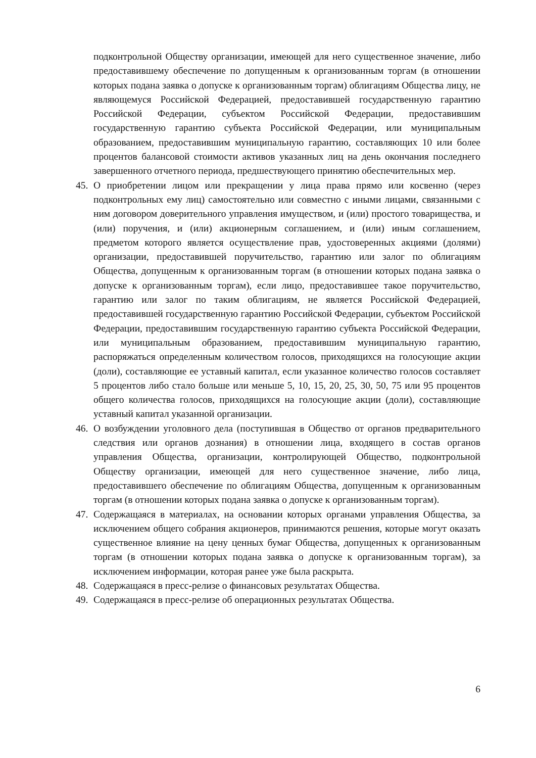подконтрольной Обществу организации, имеющей для него существенное значение, либо предоставившему обеспечение по допущенным к организованным торгам (в отношении которых подана заявка о допуске к организованным торгам) облигациям Общества лицу, не являющемуся Российской Федерацией, предоставившей государственную гарантию Российской Федерации, субъектом Российской Федерации, предоставившим государственную гарантию субъекта Российской Федерации, или муниципальным образованием, предоставившим муниципальную гарантию, составляющих 10 или более процентов балансовой стоимости активов указанных лиц на день окончания последнего завершенного отчетного периода, предшествующего принятию обеспечительных мер.
45. О приобретении лицом или прекращении у лица права прямо или косвенно (через подконтрольных ему лиц) самостоятельно или совместно с иными лицами, связанными с ним договором доверительного управления имуществом, и (или) простого товарищества, и (или) поручения, и (или) акционерным соглашением, и (или) иным соглашением, предметом которого является осуществление прав, удостоверенных акциями (долями) организации, предоставившей поручительство, гарантию или залог по облигациям Общества, допущенным к организованным торгам (в отношении которых подана заявка о допуске к организованным торгам), если лицо, предоставившее такое поручительство, гарантию или залог по таким облигациям, не является Российской Федерацией, предоставившей государственную гарантию Российской Федерации, субъектом Российской Федерации, предоставившим государственную гарантию субъекта Российской Федерации, или муниципальным образованием, предоставившим муниципальную гарантию, распоряжаться определенным количеством голосов, приходящихся на голосующие акции (доли), составляющие ее уставный капитал, если указанное количество голосов составляет 5 процентов либо стало больше или меньше 5, 10, 15, 20, 25, 30, 50, 75 или 95 процентов общего количества голосов, приходящихся на голосующие акции (доли), составляющие уставный капитал указанной организации.
46. О возбуждении уголовного дела (поступившая в Общество от органов предварительного следствия или органов дознания) в отношении лица, входящего в состав органов управления Общества, организации, контролирующей Общество, подконтрольной Обществу организации, имеющей для него существенное значение, либо лица, предоставившего обеспечение по облигациям Общества, допущенным к организованным торгам (в отношении которых подана заявка о допуске к организованным торгам).
47. Содержащаяся в материалах, на основании которых органами управления Общества, за исключением общего собрания акционеров, принимаются решения, которые могут оказать существенное влияние на цену ценных бумаг Общества, допущенных к организованным торгам (в отношении которых подана заявка о допуске к организованным торгам), за исключением информации, которая ранее уже была раскрыта.
48. Содержащаяся в пресс-релизе о финансовых результатах Общества.
49. Содержащаяся в пресс-релизе об операционных результатах Общества.
6